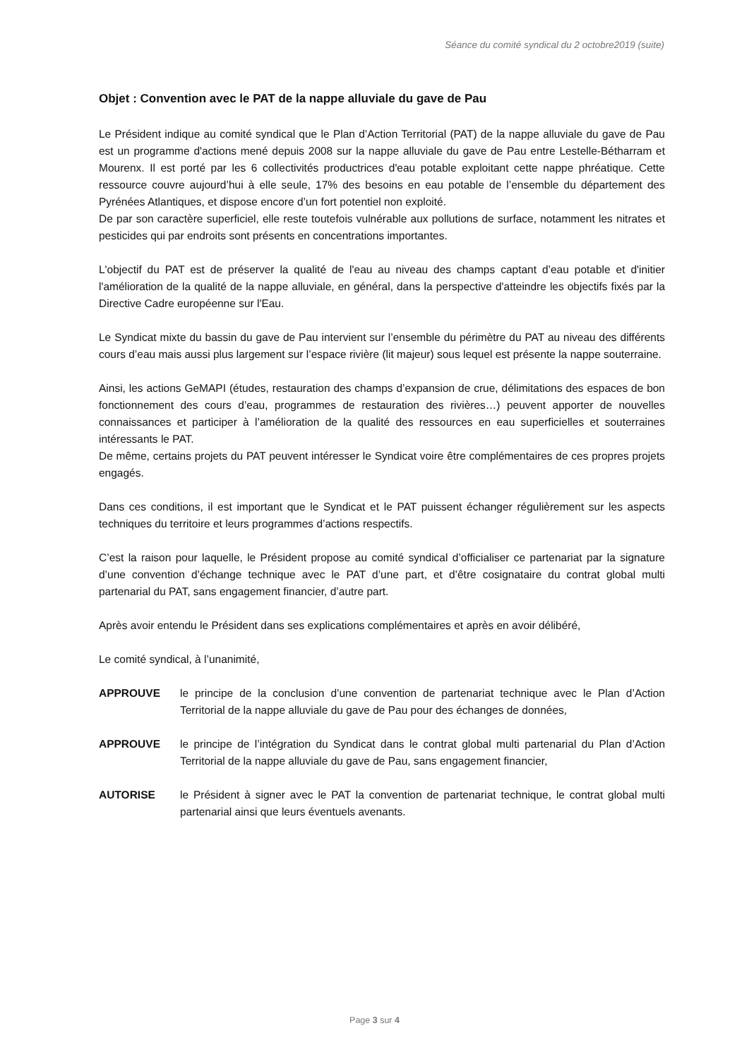Séance du comité syndical du 2 octobre2019 (suite)
Objet : Convention avec le PAT de la nappe alluviale du gave de Pau
Le Président indique au comité syndical que le Plan d’Action Territorial (PAT) de la nappe alluviale du gave de Pau est un programme d'actions mené depuis 2008 sur la nappe alluviale du gave de Pau entre Lestelle-Bétharram et Mourenx. Il est porté par les 6 collectivités productrices d'eau potable exploitant cette nappe phréatique. Cette ressource couvre aujourd’hui à elle seule, 17% des besoins en eau potable de l’ensemble du département des Pyrénées Atlantiques, et dispose encore d’un fort potentiel non exploité.
De par son caractère superficiel, elle reste toutefois vulnérable aux pollutions de surface, notamment les nitrates et pesticides qui par endroits sont présents en concentrations importantes.
L'objectif du PAT est de préserver la qualité de l'eau au niveau des champs captant d’eau potable et d'initier l'amélioration de la qualité de la nappe alluviale, en général, dans la perspective d'atteindre les objectifs fixés par la Directive Cadre européenne sur l'Eau.
Le Syndicat mixte du bassin du gave de Pau intervient sur l’ensemble du périmètre du PAT au niveau des différents cours d’eau mais aussi plus largement sur l’espace rivière (lit majeur) sous lequel est présente la nappe souterraine.
Ainsi, les actions GeMAPI (études, restauration des champs d’expansion de crue, délimitations des espaces de bon fonctionnement des cours d’eau, programmes de restauration des rivières…) peuvent apporter de nouvelles connaissances et participer à l’amélioration de la qualité des ressources en eau superficielles et souterraines intéressants le PAT.
De même, certains projets du PAT peuvent intéresser le Syndicat voire être complémentaires de ces propres projets engagés.
Dans ces conditions, il est important que le Syndicat et le PAT puissent échanger régulièrement sur les aspects techniques du territoire et leurs programmes d’actions respectifs.
C’est la raison pour laquelle, le Président propose au comité syndical d’officialiser ce partenariat par la signature d’une convention d’échange technique avec le PAT d’une part, et d’être cosignataire du contrat global multi partenarial du PAT, sans engagement financier, d’autre part.
Après avoir entendu le Président dans ses explications complémentaires et après en avoir délibéré,
Le comité syndical, à l’unanimité,
APPROUVE le principe de la conclusion d’une convention de partenariat technique avec le Plan d’Action Territorial de la nappe alluviale du gave de Pau pour des échanges de données,
APPROUVE le principe de l’intégration du Syndicat dans le contrat global multi partenarial du Plan d’Action Territorial de la nappe alluviale du gave de Pau, sans engagement financier,
AUTORISE le Président à signer avec le PAT la convention de partenariat technique, le contrat global multi partenarial ainsi que leurs éventuels avenants.
Page 3 sur 4